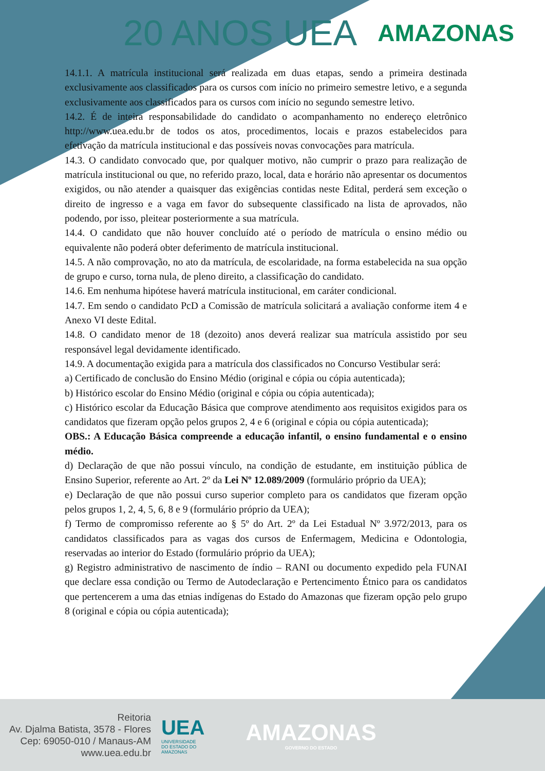20 ANOS UEA AMAZONAS
14.1.1. A matrícula institucional será realizada em duas etapas, sendo a primeira destinada exclusivamente aos classificados para os cursos com início no primeiro semestre letivo, e a segunda exclusivamente aos classificados para os cursos com início no segundo semestre letivo.
14.2. É de inteira responsabilidade do candidato o acompanhamento no endereço eletrônico http://www.uea.edu.br de todos os atos, procedimentos, locais e prazos estabelecidos para efetivação da matrícula institucional e das possíveis novas convocações para matrícula.
14.3. O candidato convocado que, por qualquer motivo, não cumprir o prazo para realização de matrícula institucional ou que, no referido prazo, local, data e horário não apresentar os documentos exigidos, ou não atender a quaisquer das exigências contidas neste Edital, perderá sem exceção o direito de ingresso e a vaga em favor do subsequente classificado na lista de aprovados, não podendo, por isso, pleitear posteriormente a sua matrícula.
14.4. O candidato que não houver concluído até o período de matrícula o ensino médio ou equivalente não poderá obter deferimento de matrícula institucional.
14.5. A não comprovação, no ato da matrícula, de escolaridade, na forma estabelecida na sua opção de grupo e curso, torna nula, de pleno direito, a classificação do candidato.
14.6. Em nenhuma hipótese haverá matrícula institucional, em caráter condicional.
14.7. Em sendo o candidato PcD a Comissão de matrícula solicitará a avaliação conforme item 4 e Anexo VI deste Edital.
14.8. O candidato menor de 18 (dezoito) anos deverá realizar sua matrícula assistido por seu responsável legal devidamente identificado.
14.9. A documentação exigida para a matrícula dos classificados no Concurso Vestibular será:
a) Certificado de conclusão do Ensino Médio (original e cópia ou cópia autenticada);
b) Histórico escolar do Ensino Médio (original e cópia ou cópia autenticada);
c) Histórico escolar da Educação Básica que comprove atendimento aos requisitos exigidos para os candidatos que fizeram opção pelos grupos 2, 4 e 6 (original e cópia ou cópia autenticada);
OBS.: A Educação Básica compreende a educação infantil, o ensino fundamental e o ensino médio.
d) Declaração de que não possui vínculo, na condição de estudante, em instituição pública de Ensino Superior, referente ao Art. 2º da Lei Nº 12.089/2009 (formulário próprio da UEA);
e) Declaração de que não possui curso superior completo para os candidatos que fizeram opção pelos grupos 1, 2, 4, 5, 6, 8 e 9 (formulário próprio da UEA);
f) Termo de compromisso referente ao § 5º do Art. 2º da Lei Estadual Nº 3.972/2013, para os candidatos classificados para as vagas dos cursos de Enfermagem, Medicina e Odontologia, reservadas ao interior do Estado (formulário próprio da UEA);
g) Registro administrativo de nascimento de índio – RANI ou documento expedido pela FUNAI que declare essa condição ou Termo de Autodeclaração e Pertencimento Étnico para os candidatos que pertencerem a uma das etnias indígenas do Estado do Amazonas que fizeram opção pelo grupo 8 (original e cópia ou cópia autenticada);
Reitoria
Av. Djalma Batista, 3578 - Flores
Cep: 69050-010 / Manaus-AM
www.uea.edu.br
UEA
UNIVERSIDADE
DO ESTADO DO
AMAZONAS
AMAZONAS
GOVERNO DO ESTADO